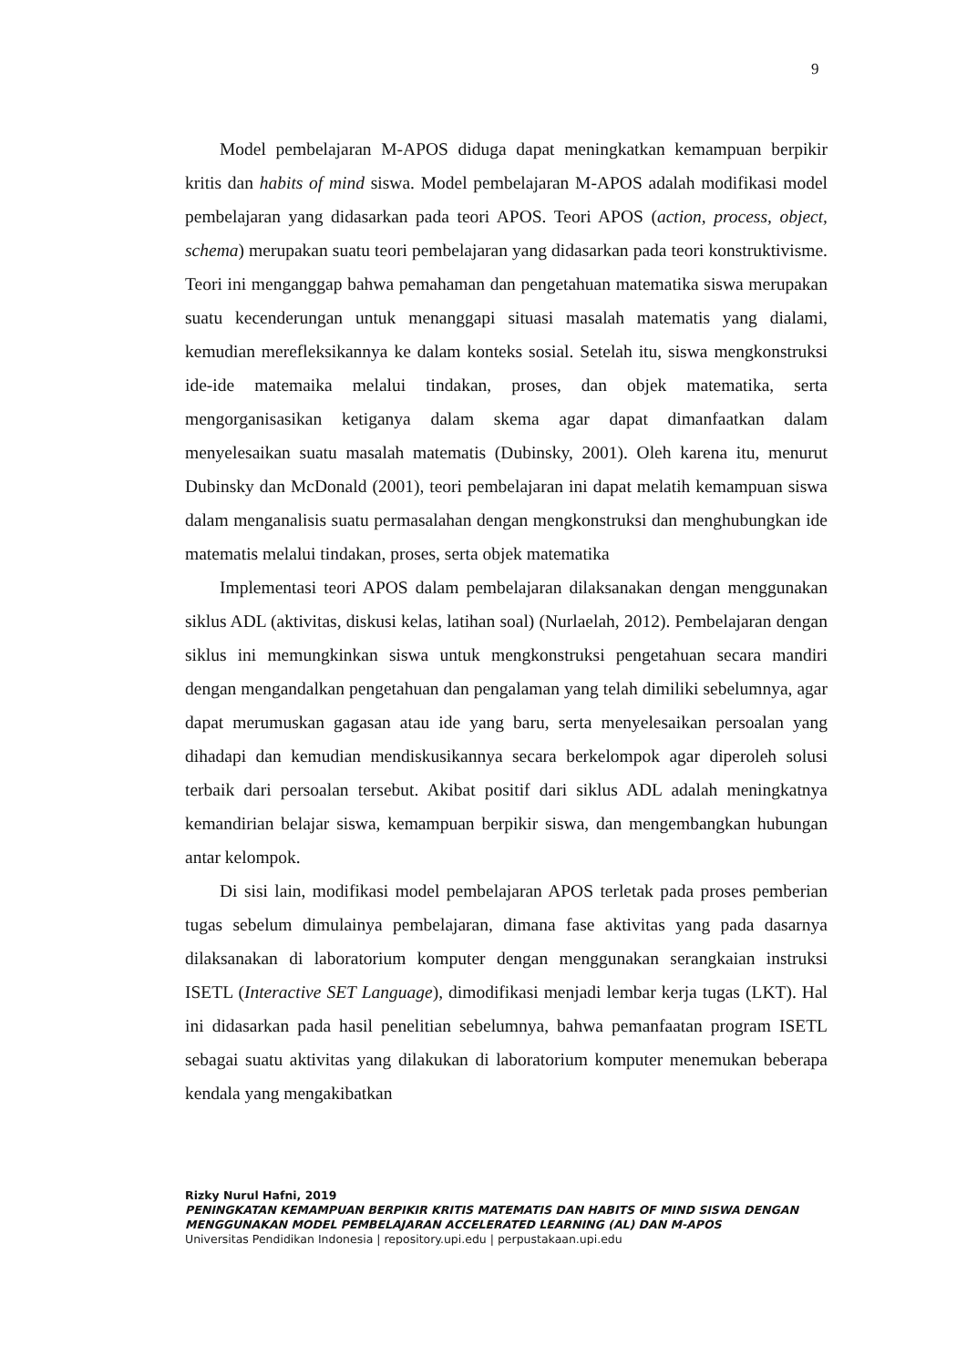9
Model pembelajaran M-APOS diduga dapat meningkatkan kemampuan berpikir kritis dan habits of mind siswa. Model pembelajaran M-APOS adalah modifikasi model pembelajaran yang didasarkan pada teori APOS. Teori APOS (action, process, object, schema) merupakan suatu teori pembelajaran yang didasarkan pada teori konstruktivisme. Teori ini menganggap bahwa pemahaman dan pengetahuan matematika siswa merupakan suatu kecenderungan untuk menanggapi situasi masalah matematis yang dialami, kemudian merefleksikannya ke dalam konteks sosial. Setelah itu, siswa mengkonstruksi ide-ide matemaika melalui tindakan, proses, dan objek matematika, serta mengorganisasikan ketiganya dalam skema agar dapat dimanfaatkan dalam menyelesaikan suatu masalah matematis (Dubinsky, 2001). Oleh karena itu, menurut Dubinsky dan McDonald (2001), teori pembelajaran ini dapat melatih kemampuan siswa dalam menganalisis suatu permasalahan dengan mengkonstruksi dan menghubungkan ide matematis melalui tindakan, proses, serta objek matematika
Implementasi teori APOS dalam pembelajaran dilaksanakan dengan menggunakan siklus ADL (aktivitas, diskusi kelas, latihan soal) (Nurlaelah, 2012). Pembelajaran dengan siklus ini memungkinkan siswa untuk mengkonstruksi pengetahuan secara mandiri dengan mengandalkan pengetahuan dan pengalaman yang telah dimiliki sebelumnya, agar dapat merumuskan gagasan atau ide yang baru, serta menyelesaikan persoalan yang dihadapi dan kemudian mendiskusikannya secara berkelompok agar diperoleh solusi terbaik dari persoalan tersebut. Akibat positif dari siklus ADL adalah meningkatnya kemandirian belajar siswa, kemampuan berpikir siswa, dan mengembangkan hubungan antar kelompok.
Di sisi lain, modifikasi model pembelajaran APOS terletak pada proses pemberian tugas sebelum dimulainya pembelajaran, dimana fase aktivitas yang pada dasarnya dilaksanakan di laboratorium komputer dengan menggunakan serangkaian instruksi ISETL (Interactive SET Language), dimodifikasi menjadi lembar kerja tugas (LKT). Hal ini didasarkan pada hasil penelitian sebelumnya, bahwa pemanfaatan program ISETL sebagai suatu aktivitas yang dilakukan di laboratorium komputer menemukan beberapa kendala yang mengakibatkan
Rizky Nurul Hafni, 2019
PENINGKATAN KEMAMPUAN BERPIKIR KRITIS MATEMATIS DAN HABITS OF MIND SISWA DENGAN MENGGUNAKAN MODEL PEMBELAJARAN ACCELERATED LEARNING (AL) DAN M-APOS
Universitas Pendidikan Indonesia | repository.upi.edu | perpustakaan.upi.edu